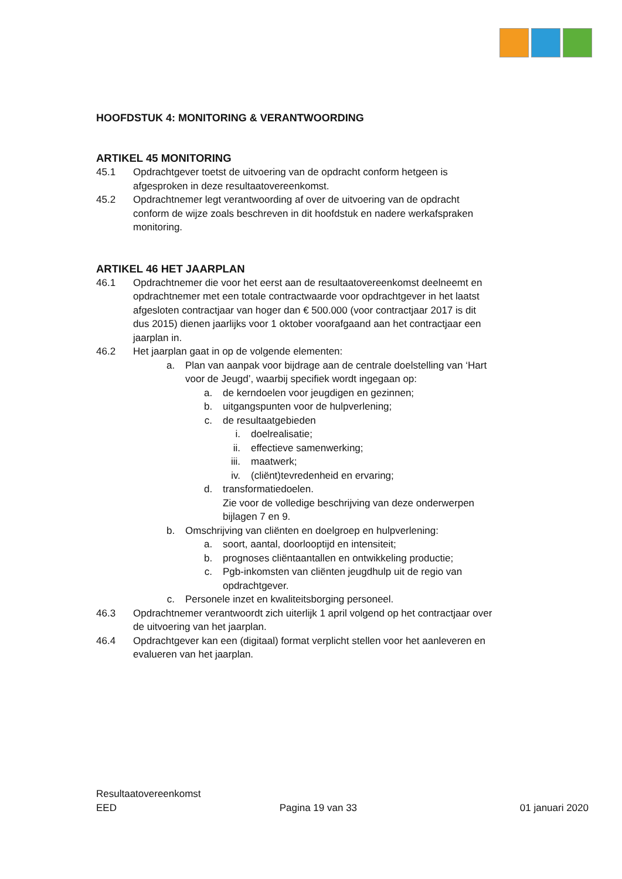HOOFDSTUK 4: MONITORING & VERANTWOORDING
ARTIKEL 45 MONITORING
45.1 Opdrachtgever toetst de uitvoering van de opdracht conform hetgeen is afgesproken in deze resultaatovereenkomst.
45.2 Opdrachtnemer legt verantwoording af over de uitvoering van de opdracht conform de wijze zoals beschreven in dit hoofdstuk en nadere werkafspraken monitoring.
ARTIKEL 46 HET JAARPLAN
46.1 Opdrachtnemer die voor het eerst aan de resultaatovereenkomst deelneemt en opdrachtnemer met een totale contractwaarde voor opdrachtgever in het laatst afgesloten contractjaar van hoger dan € 500.000 (voor contractjaar 2017 is dit dus 2015) dienen jaarlijks voor 1 oktober voorafgaand aan het contractjaar een jaarplan in.
46.2 Het jaarplan gaat in op de volgende elementen:
a. Plan van aanpak voor bijdrage aan de centrale doelstelling van ‘Hart voor de Jeugd’, waarbij specifiek wordt ingegaan op:
a. de kerndoelen voor jeugdigen en gezinnen;
b. uitgangspunten voor de hulpverlening;
c. de resultaatgebieden
i. doelrealisatie;
ii. effectieve samenwerking;
iii. maatwerk;
iv. (cliënt)tevredenheid en ervaring;
d. transformatiedoelen.
Zie voor de volledige beschrijving van deze onderwerpen bijlagen 7 en 9.
b. Omschrijving van cliënten en doelgroep en hulpverlening:
a. soort, aantal, doorlooptijd en intensiteit;
b. prognoses cliëntaantallen en ontwikkeling productie;
c. Pgb-inkomsten van cliënten jeugdhulp uit de regio van opdrachtgever.
c. Personele inzet en kwaliteitsborging personeel.
46.3 Opdrachtnemer verantwoordt zich uiterlijk 1 april volgend op het contractjaar over de uitvoering van het jaarplan.
46.4 Opdrachtgever kan een (digitaal) format verplicht stellen voor het aanleveren en evalueren van het jaarplan.
Resultaatovereenkomst
EED Pagina 19 van 33 01 januari 2020